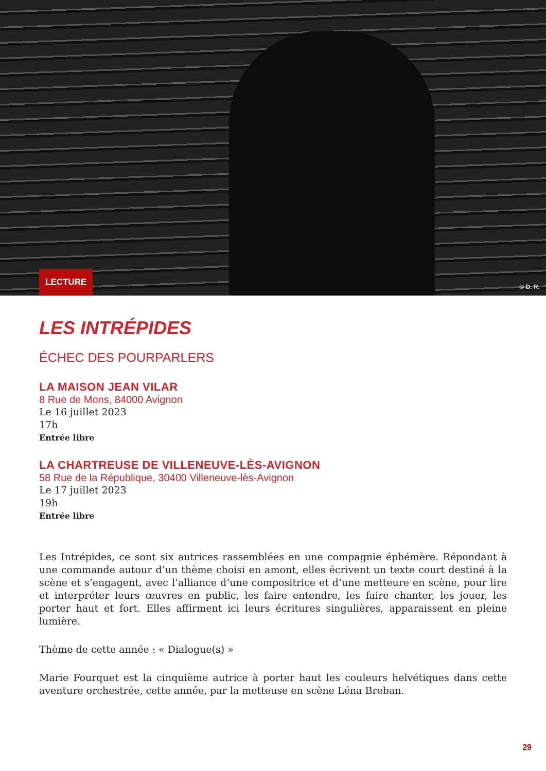LECTURE
© D. R.
LES INTRÉPIDES
ÉCHEC DES POURPARLERS
LA MAISON JEAN VILAR
8 Rue de Mons, 84000 Avignon
Le 16 juillet 2023
17h
Entrée libre
LA CHARTREUSE DE VILLENEUVE-LÈS-AVIGNON
58 Rue de la République, 30400 Villeneuve-lès-Avignon
Le 17 juillet 2023
19h
Entrée libre
Les Intrépides, ce sont six autrices rassemblées en une compagnie éphémère. Répondant à une commande autour d’un thème choisi en amont, elles écrivent un texte court destiné à la scène et s’engagent, avec l’alliance d’une compositrice et d’une metteure en scène, pour lire et interpréter leurs œuvres en public, les faire entendre, les faire chanter, les jouer, les porter haut et fort. Elles affirment ici leurs écritures singulières, apparaissent en pleine lumière.
Thème de cette année : « Dialogue(s) »
Marie Fourquet est la cinquième autrice à porter haut les couleurs helvétiques dans cette aventure orchestrée, cette année, par la metteuse en scène Léna Breban.
29